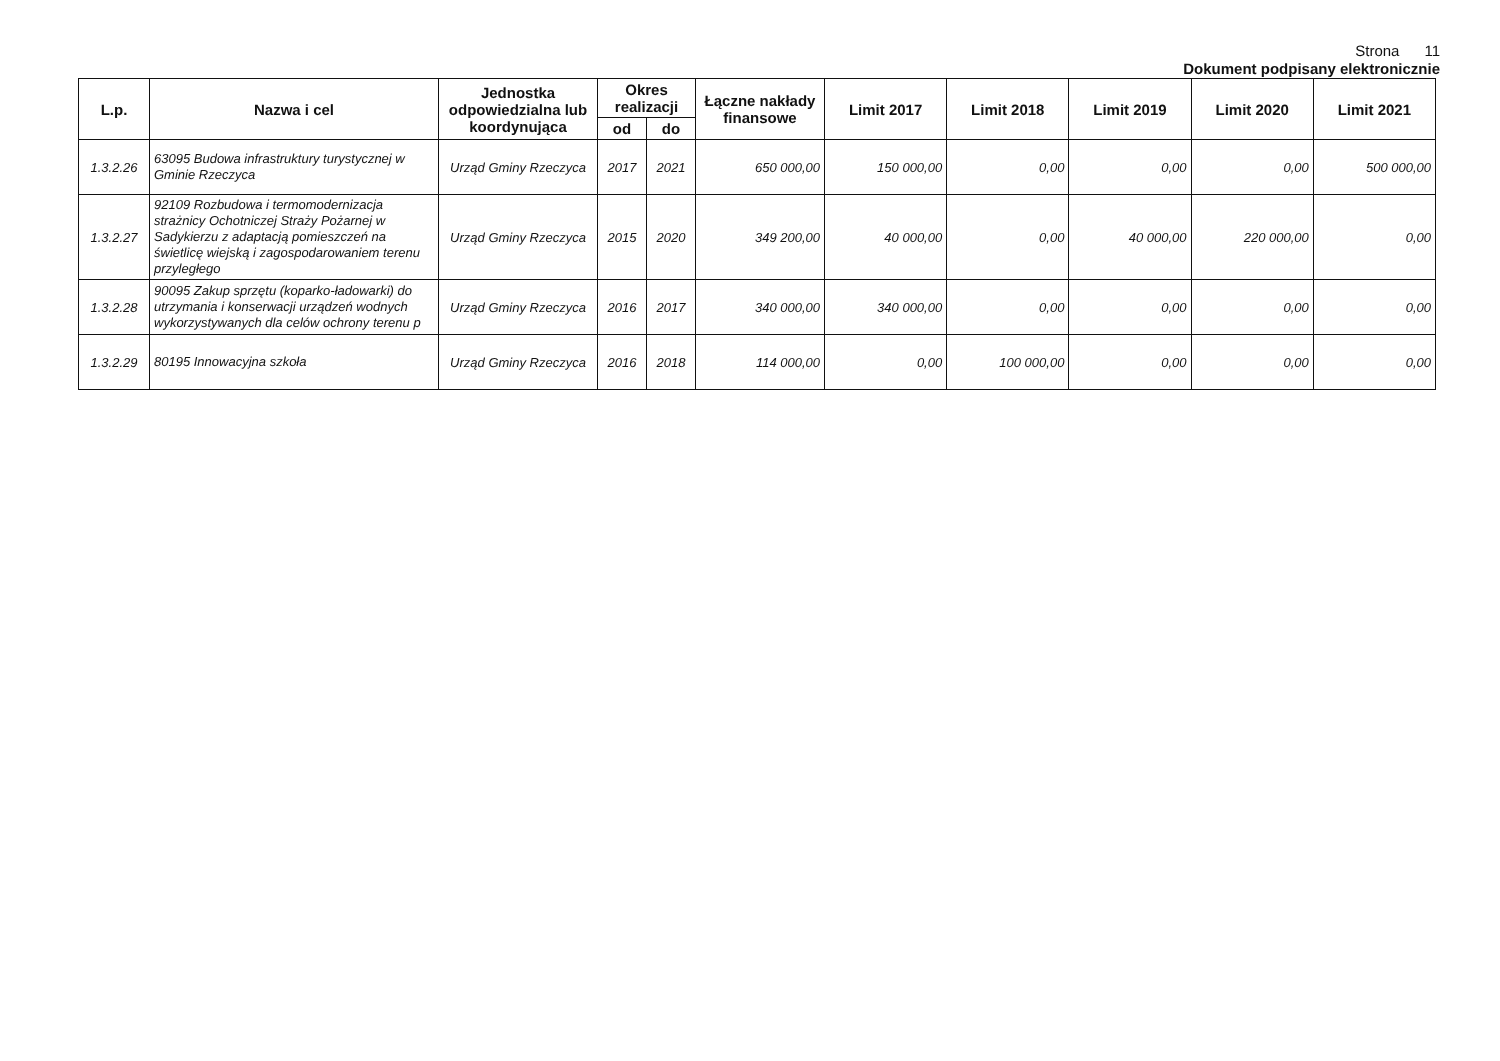Strona 11
Dokument podpisany elektronicznie
| L.p. | Nazwa i cel | Jednostka odpowiedzialna lub koordynująca | Okres realizacji | | Łączne nakłady finansowe | Limit 2017 | Limit 2018 | Limit 2019 | Limit 2020 | Limit 2021 |
| --- | --- | --- | --- | --- | --- | --- | --- | --- | --- | --- |
| | | | od | do | | | | | | |
| 1.3.2.26 | 63095 Budowa infrastruktury turystycznej w Gminie Rzeczyca | Urząd Gminy Rzeczyca | 2017 | 2021 | 650 000,00 | 150 000,00 | 0,00 | 0,00 | 0,00 | 500 000,00 |
| 1.3.2.27 | 92109 Rozbudowa i termomodernizacja strażnicy Ochotniczej Straży Pożarnej w Sadykierzu z adaptacją pomieszczeń na świetlicę wiejską i zagospodarowaniem terenu przyległego | Urząd Gminy Rzeczyca | 2015 | 2020 | 349 200,00 | 40 000,00 | 0,00 | 40 000,00 | 220 000,00 | 0,00 |
| 1.3.2.28 | 90095 Zakup sprzętu (koparko-ładowarki) do utrzymania i konserwacji urządzeń wodnych wykorzystywanych dla celów ochrony terenu p | Urząd Gminy Rzeczyca | 2016 | 2017 | 340 000,00 | 340 000,00 | 0,00 | 0,00 | 0,00 | 0,00 |
| 1.3.2.29 | 80195 Innowacyjna szkoła | Urząd Gminy Rzeczyca | 2016 | 2018 | 114 000,00 | 0,00 | 100 000,00 | 0,00 | 0,00 | 0,00 |